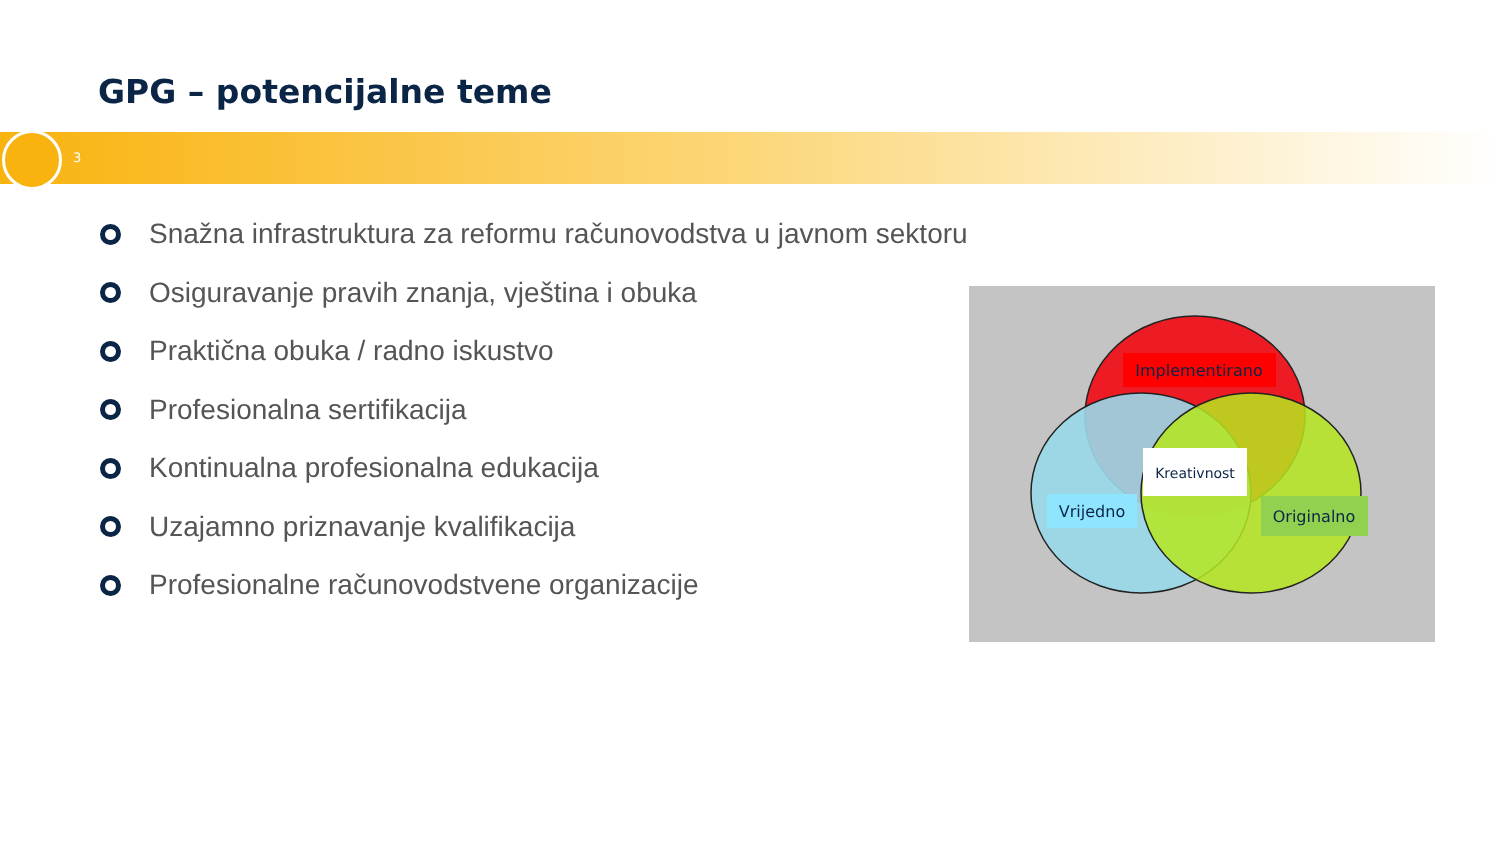GPG – potencijalne teme
3
Snažna infrastruktura za reformu računovodstva u javnom sektoru
Osiguravanje pravih znanja, vještina i obuka
Praktična obuka / radno iskustvo
Profesionalna sertifikacija
Kontinualna profesionalna edukacija
Uzajamno priznavanje kvalifikacija
Profesionalne računovodstvene organizacije
Implementirano
Kreativnost
Vrijedno
Originalno